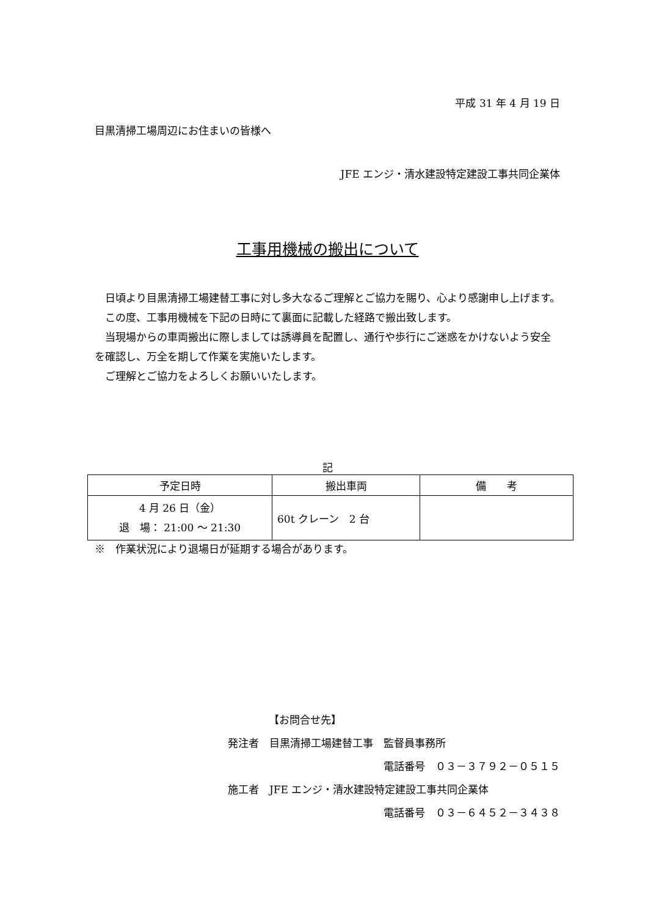平成 31 年 4 月 19 日
目黒清掃工場周辺にお住まいの皆様へ
JFE エンジ・清水建設特定建設工事共同企業体
工事用機械の搬出について
　日頃より目黒清掃工場建替工事に対し多大なるご理解とご協力を賜り、心より感謝申し上げます。
　この度、工事用機械を下記の日時にて裏面に記載した経路で搬出致します。
　当現場からの車両搬出に際しましては誘導員を配置し、通行や歩行にご迷惑をかけないよう安全を確認し、万全を期して作業を実施いたします。
　ご理解とご協力をよろしくお願いいたします。
記
| 予定日時 | 搬出車両 | 備 考 |
| --- | --- | --- |
| 4 月 26 日（金） 退 場： 21:00 ～ 21:30 | 60t クレーン 2 台 | |
※　作業状況により退場日が延期する場合があります。
【お問合せ先】
発注者　目黒清掃工場建替工事　監督員事務所
電話番号　０３－３７９２－０５１５
施工者　JFE エンジ・清水建設特定建設工事共同企業体
電話番号　０３－６４５２－３４３８